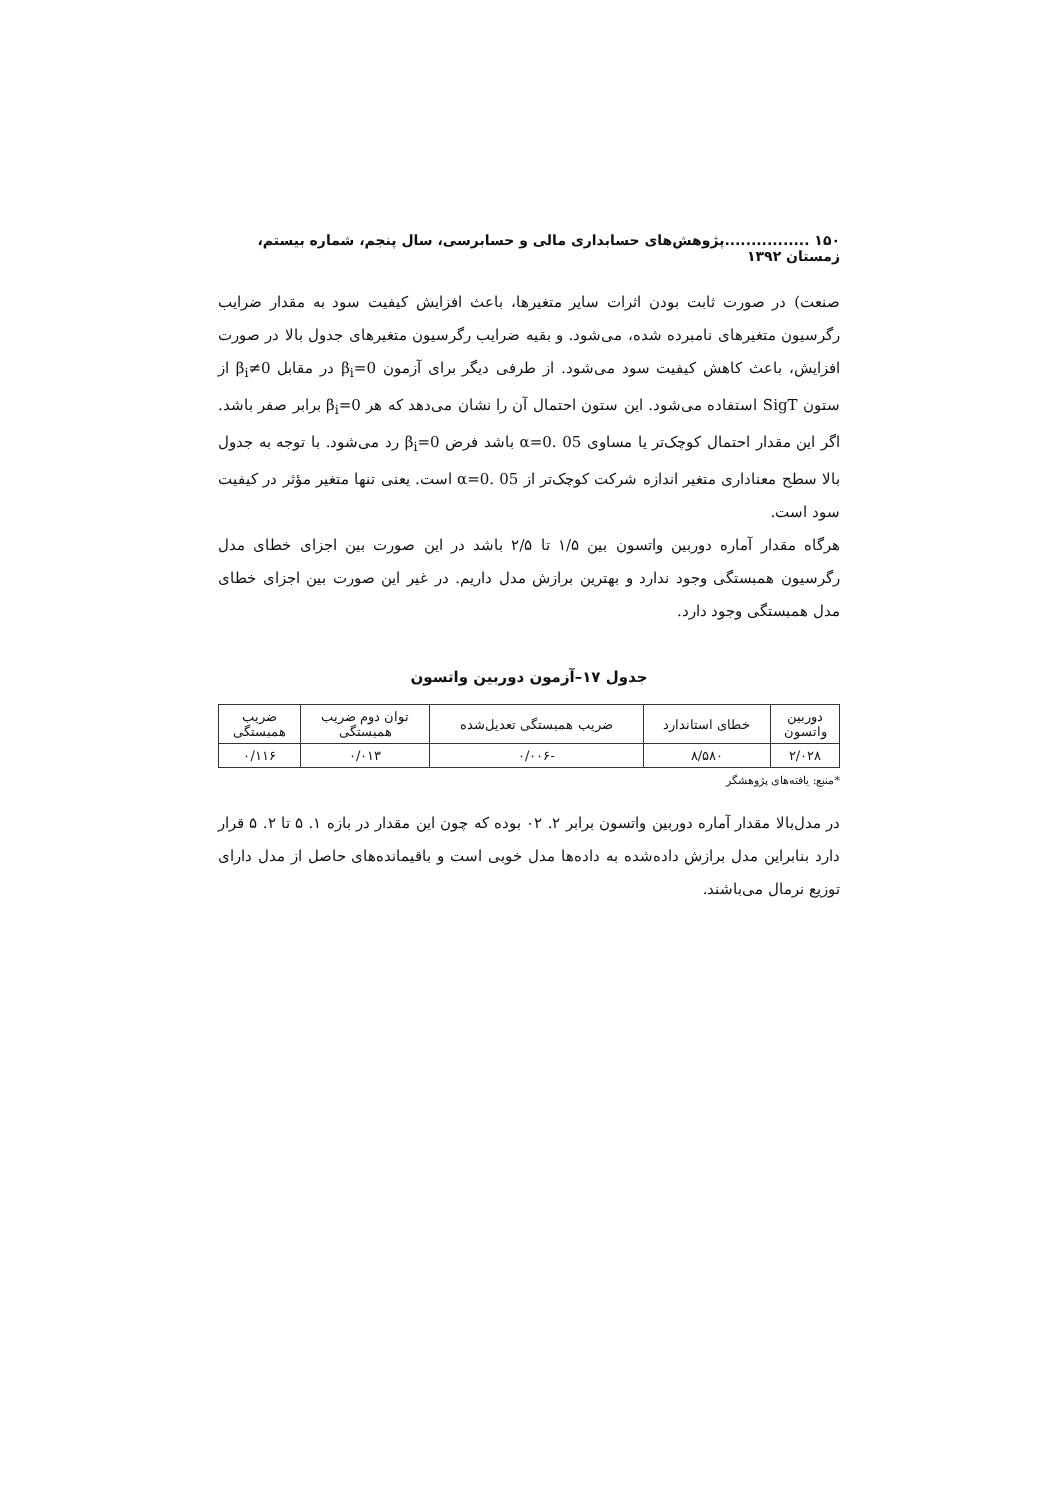۱۵۰ ................پژوهش‌های حسابداری مالی و حسابرسی، سال پنجم، شماره بیستم، زمستان ۱۳۹۲
صنعت) در صورت ثابت بودن اثرات سایر متغیرها، باعث افزایش کیفیت سود به مقدار ضرایب رگرسیون متغیرهای نامبرده شده، می‌شود. و بقیه ضرایب رگرسیون متغیرهای جدول بالا در صورت افزایش، باعث کاهش کیفیت سود می‌شود. از طرفی دیگر برای آزمون β<sub>i</sub>=0 در مقابل β<sub>i</sub>≠0 از ستون SigT استفاده می‌شود. این ستون احتمال آن را نشان می‌دهد که هر β<sub>i</sub>=0 برابر صفر باشد. اگر این مقدار احتمال کوچک‌تر یا مساوی α=0. 05 باشد فرض β<sub>i</sub>=0 رد می‌شود. با توجه به جدول بالا سطح معناداری متغیر اندازه شرکت کوچک‌تر از α=0. 05 است. یعنی تنها متغیر مؤثر در کیفیت سود است.
هرگاه مقدار آماره دوربین واتسون بین ۱/۵ تا ۲/۵ باشد در این صورت بین اجزای خطای مدل رگرسیون همبستگی وجود ندارد و بهترین برازش مدل داریم. در غیر این صورت بین اجزای خطای مدل همبستگی وجود دارد.
جدول ۱۷–آزمون دوربین واتسون
| دوربین واتسون | خطای استاندارد | ضریب همبستگی تعدیل‌شده | توان دوم ضریب همبستگی | ضریب همبستگی |
| ۲/۰۲۸ | ۸/۵۸۰ | -۰/۰۰۶ | ۰/۰۱۳ | ۰/۱۱۶ |
*منبع: یافته‌های پژوهشگر
در مدل‌بالا مقدار آماره دوربین واتسون برابر ۲. ۰۲ بوده که چون این مقدار در بازه ۱. ۵ تا ۲. ۵ قرار دارد بنابراین مدل برازش داده‌شده به داده‌ها مدل خوبی است و باقیمانده‌های حاصل از مدل دارای توزیع نرمال می‌باشند.